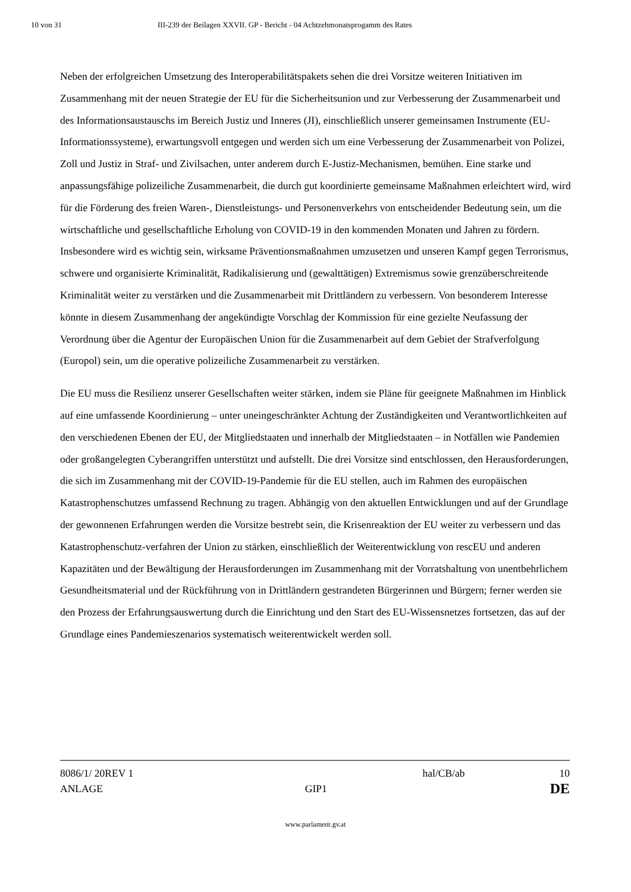10 von 31 III-239 der Beilagen XXVII. GP - Bericht - 04 Achtzehmonatsprogamm des Rates
Neben der erfolgreichen Umsetzung des Interoperabilitätspakets sehen die drei Vorsitze weiteren Initiativen im Zusammenhang mit der neuen Strategie der EU für die Sicherheitsunion und zur Verbesserung der Zusammenarbeit und des Informationsaustauschs im Bereich Justiz und Inneres (JI), einschließlich unserer gemeinsamen Instrumente (EU-Informationssysteme), erwartungsvoll entgegen und werden sich um eine Verbesserung der Zusammenarbeit von Polizei, Zoll und Justiz in Straf- und Zivilsachen, unter anderem durch E-Justiz-Mechanismen, bemühen. Eine starke und anpassungsfähige polizeiliche Zusammenarbeit, die durch gut koordinierte gemeinsame Maßnahmen erleichtert wird, wird für die Förderung des freien Waren-, Dienstleistungs- und Personenverkehrs von entscheidender Bedeutung sein, um die wirtschaftliche und gesellschaftliche Erholung von COVID-19 in den kommenden Monaten und Jahren zu fördern. Insbesondere wird es wichtig sein, wirksame Präventionsmaßnahmen umzusetzen und unseren Kampf gegen Terrorismus, schwere und organisierte Kriminalität, Radikalisierung und (gewalttätigen) Extremismus sowie grenzüberschreitende Kriminalität weiter zu verstärken und die Zusammenarbeit mit Drittländern zu verbessern. Von besonderem Interesse könnte in diesem Zusammenhang der angekündigte Vorschlag der Kommission für eine gezielte Neufassung der Verordnung über die Agentur der Europäischen Union für die Zusammenarbeit auf dem Gebiet der Strafverfolgung (Europol) sein, um die operative polizeiliche Zusammenarbeit zu verstärken.
Die EU muss die Resilienz unserer Gesellschaften weiter stärken, indem sie Pläne für geeignete Maßnahmen im Hinblick auf eine umfassende Koordinierung – unter uneingeschränkter Achtung der Zuständigkeiten und Verantwortlichkeiten auf den verschiedenen Ebenen der EU, der Mitgliedstaaten und innerhalb der Mitgliedstaaten – in Notfällen wie Pandemien oder großangelegten Cyberangriffen unterstützt und aufstellt. Die drei Vorsitze sind entschlossen, den Herausforderungen, die sich im Zusammenhang mit der COVID-19-Pandemie für die EU stellen, auch im Rahmen des europäischen Katastrophenschutzes umfassend Rechnung zu tragen. Abhängig von den aktuellen Entwicklungen und auf der Grundlage der gewonnenen Erfahrungen werden die Vorsitze bestrebt sein, die Krisenreaktion der EU weiter zu verbessern und das Katastrophenschutz-verfahren der Union zu stärken, einschließlich der Weiterentwicklung von rescEU und anderen Kapazitäten und der Bewältigung der Herausforderungen im Zusammenhang mit der Vorratshaltung von unentbehrlichem Gesundheitsmaterial und der Rückführung von in Drittländern gestrandeten Bürgerinnen und Bürgern; ferner werden sie den Prozess der Erfahrungsauswertung durch die Einrichtung und den Start des EU-Wissensnetzes fortsetzen, das auf der Grundlage eines Pandemieszenarios systematisch weiterentwickelt werden soll.
8086/1/ 20REV 1 hal/CB/ab 10
ANLAGE GIP1 DE
www.parlament.gv.at